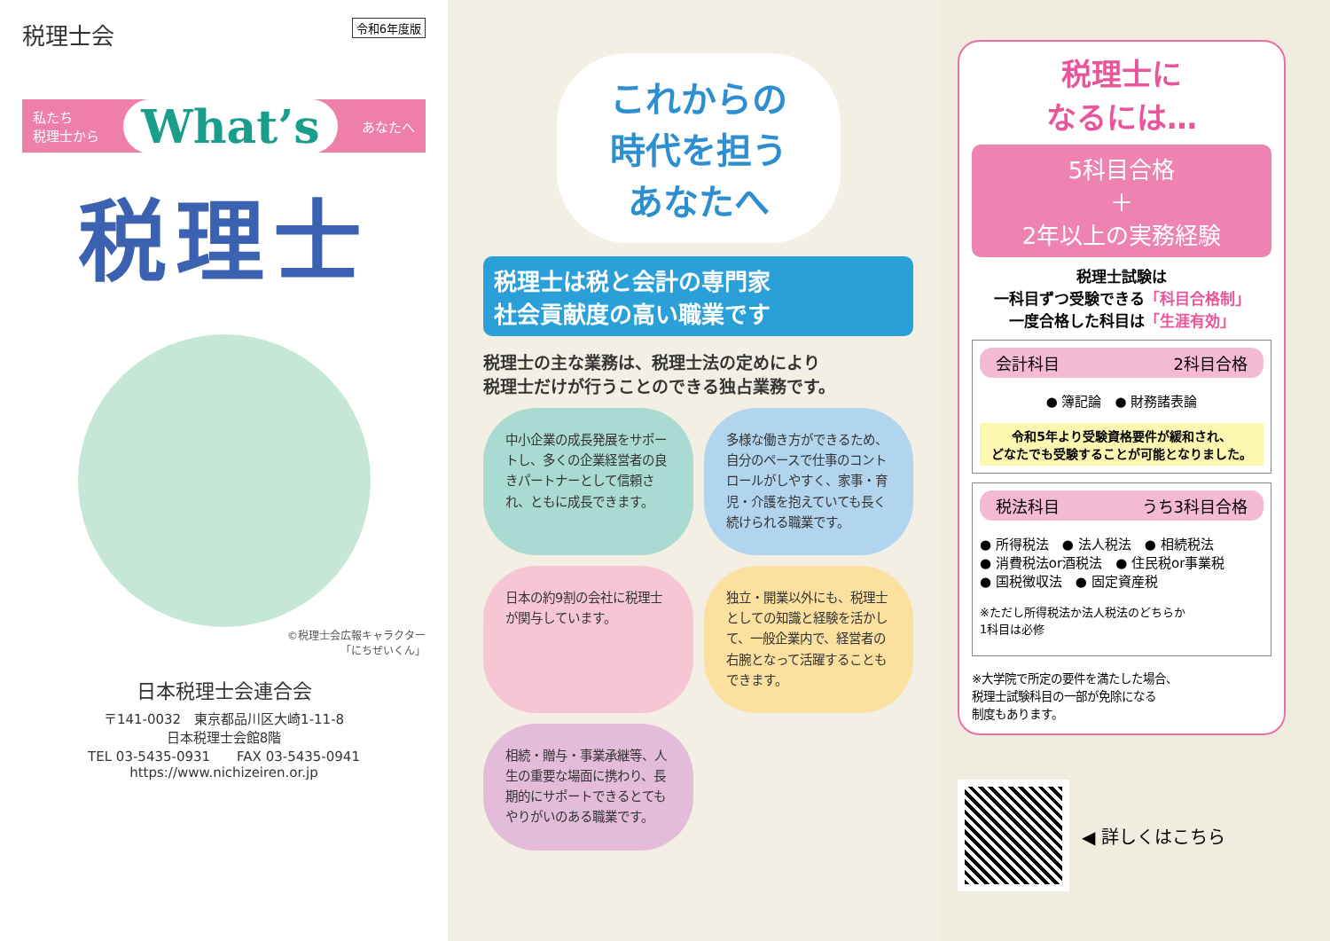税理士会 令和6年度版
私たち
税理士から What’s あなたへ
税理士
©税理士会広報キャラクター
「にちぜいくん」
日本税理士会連合会
〒141-0032　東京都品川区大崎1-11-8
日本税理士会館8階
TEL 03-5435-0931　　FAX 03-5435-0941
https://www.nichizeiren.or.jp
これからの
時代を担う
あなたへ
税理士は税と会計の専門家
社会貢献度の高い職業です
税理士の主な業務は、税理士法の定めにより
税理士だけが行うことのできる独占業務です。
中小企業の成長発展をサポートし、多くの企業経営者の良きパートナーとして信頼され、ともに成長できます。
多様な働き方ができるため、自分のペースで仕事のコントロールがしやすく、家事・育児・介護を抱えていても長く続けられる職業です。
日本の約9割の会社に税理士が関与しています。
独立・開業以外にも、税理士としての知識と経験を活かして、一般企業内で、経営者の右腕となって活躍することもできます。
相続・贈与・事業承継等、人生の重要な場面に携わり、長期的にサポートできるとてもやりがいのある職業です。
税理士に
なるには…
5科目合格
＋
2年以上の実務経験
税理士試験は
一科目ずつ受験できる「科目合格制」
一度合格した科目は「生涯有効」
会計科目 2科目合格
● 簿記論　● 財務諸表論
令和5年より受験資格要件が緩和され、
どなたでも受験することが可能となりました。
税法科目 うち3科目合格
● 所得税法　● 法人税法　● 相続税法
● 消費税法or酒税法　● 住民税or事業税
● 国税徴収法　● 固定資産税
※ただし所得税法か法人税法のどちらか
1科目は必修
※大学院で所定の要件を満たした場合、
税理士試験科目の一部が免除になる
制度もあります。
◀ 詳しくはこちら